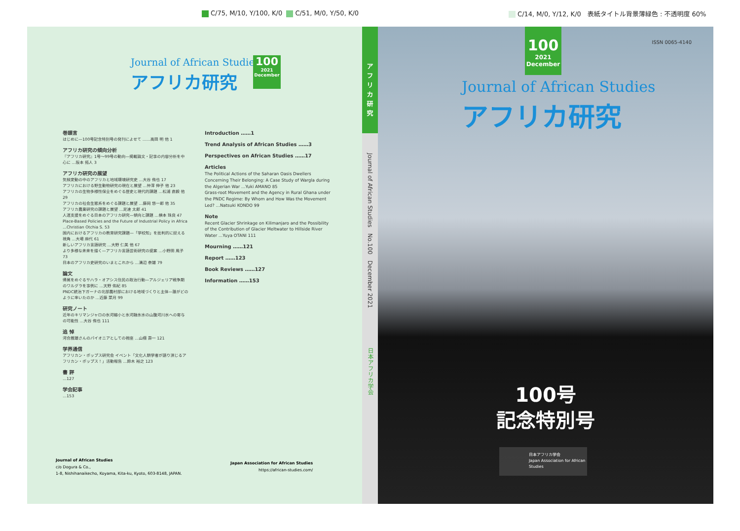C/75, M/10, Y/100, K/0 C/51, M/0, Y/50, K/0 C/14, M/0, Y/12, K/0　表紙タイトル背景薄緑色 : 不透明度 60%
Journal of African Studies
アフリカ研究
100
2021
December
巻頭言
はじめに—100号記念特別号の発刊によせて ……高田 明 他 1
アフリカ研究の傾向分析
『アフリカ研究』1号〜99号の動向—掲載論文・記事の内容分析を中心に …阪本 拓人 3
アフリカ研究の展望
気候変動の中のアフリカと地域環境研究史 …大谷 侑也 17
アフリカにおける野生動物研究の現在と展望 …仲澤 伸子 他 23
アフリカの生物多様性保全をめぐる歴史と現代的課題 …松浦 直毅 他 29
アフリカの社会生態系をめぐる課題と展望 …藤岡 悠一郎 他 35
アフリカ農業研究の課題と展望 …足達 太郎 41
人道支援をめぐる日本のアフリカ研究—傾向と課題 …槙本 珠良 47
Place-Based Policies and the Future of Industrial Policy in Africa …Christian Otchia S. 53
国内におけるアフリカの教育研究課題—「学校知」を批判的に捉える視角 …大場 麻代 61
新しいアフリカ言語研究 …大野 仁美 他 67
より多様な未来を描く—アフリカ言語芸術研究の提案 …小野田 風子 73
日本のアフリカ史研究のいまとこれから …溝辺 泰雄 79
論文
帰属をめぐるサハラ・オアシス住民の政治行動—アルジェリア戦争期のワルグラを事例に …天野 佑紀 85
PNDC統治下ガーナの北部農村部における地域づくりと主体—誰がどのように率いたのか …近藤 菜月 99
研究ノート
近年のキリマンジャロの氷河縮小と氷河融氷水の山腹河川水への寄与の可能性 …大谷 侑也 111
追 悼
河合雅雄さんのパイオニアとしての視座 …山極 壽一 121
学界通信
アフリカン・ポップス研究会 イベント「文化人類学者が語り演じるアフリカン・ポップス！」活動報告 …鈴木 裕之 123
書 評
…127
学会記事
…153
Introduction ……1
Trend Analysis of African Studies ……3
Perspectives on African Studies ……17
Articles
The Political Actions of the Saharan Oasis Dwellers Concerning Their Belonging: A Case Study of Wargla during the Algerian War …Yuki AMANO 85
Grass-root Movement and the Agency in Rural Ghana under the PNDC Regime: By Whom and How Was the Movement Led? …Natsuki KONDO 99
Note
Recent Glacier Shrinkage on Kilimanjaro and the Possibility of the Contribution of Glacier Meltwater to Hillside River Water …Yuya OTANI 111
Mourning ……121
Report ……123
Book Reviews ……127
Information ……153
Journal of African Studies
c/o Dogura & Co.,
1-8, Nishihanaikecho, Koyama, Kita-ku, Kyoto, 603-8148, JAPAN.
Japan Association for African Studies
https://african-studies.com/
ア
フ
リ
カ
研
究
Journal of African Studies　No.100　December 2021
日本アフリカ学会
ISSN 0065-4140
100
2021
December
Journal of African Studies
アフリカ研究
100号
記念特別号
日本アフリカ学会
Japan Association for African Studies